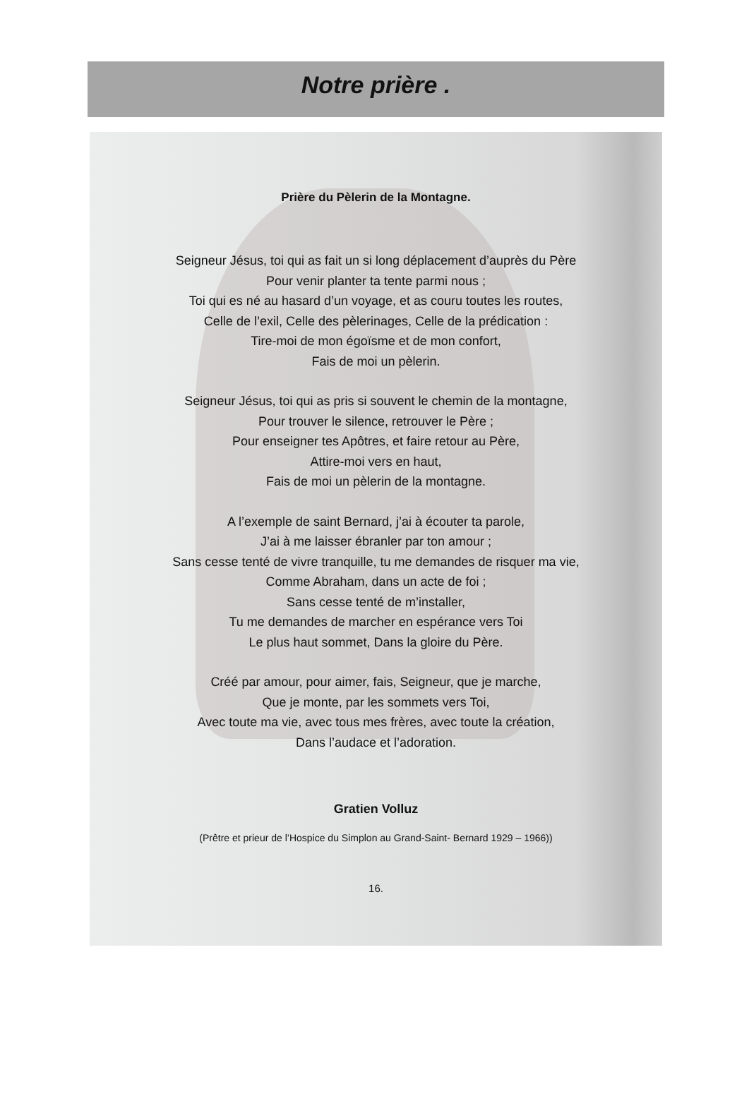Notre prière .
Prière du Pèlerin de la Montagne.
Seigneur Jésus, toi qui as fait un si long déplacement d’auprès du Père
Pour venir planter ta tente parmi nous ;
Toi qui es né au hasard d’un voyage, et as couru toutes les routes,
Celle de l’exil, Celle des pèlerinages, Celle de la prédication :
Tire-moi de mon égoïsme et de mon confort,
Fais de moi un pèlerin.
Seigneur Jésus, toi qui as pris si souvent le chemin de la montagne,
Pour trouver le silence, retrouver le Père ;
Pour enseigner tes Apôtres, et faire retour au Père,
Attire-moi vers en haut,
Fais de moi un pèlerin de la montagne.
A l’exemple de saint Bernard, j’ai à écouter ta parole,
J’ai à me laisser ébranler par ton amour ;
Sans cesse tenté de vivre tranquille, tu me demandes de risquer ma vie,
Comme Abraham, dans un acte de foi ;
Sans cesse tenté de m’installer,
Tu me demandes de marcher en espérance vers Toi
Le plus haut sommet, Dans la gloire du Père.
Créé par amour, pour aimer, fais, Seigneur, que je marche,
Que je monte, par les sommets vers Toi,
Avec toute ma vie, avec tous mes frères, avec toute la création,
Dans l’audace et l’adoration.
Gratien Volluz
(Prêtre et prieur de l’Hospice du Simplon au Grand-Saint- Bernard 1929 – 1966))
16.